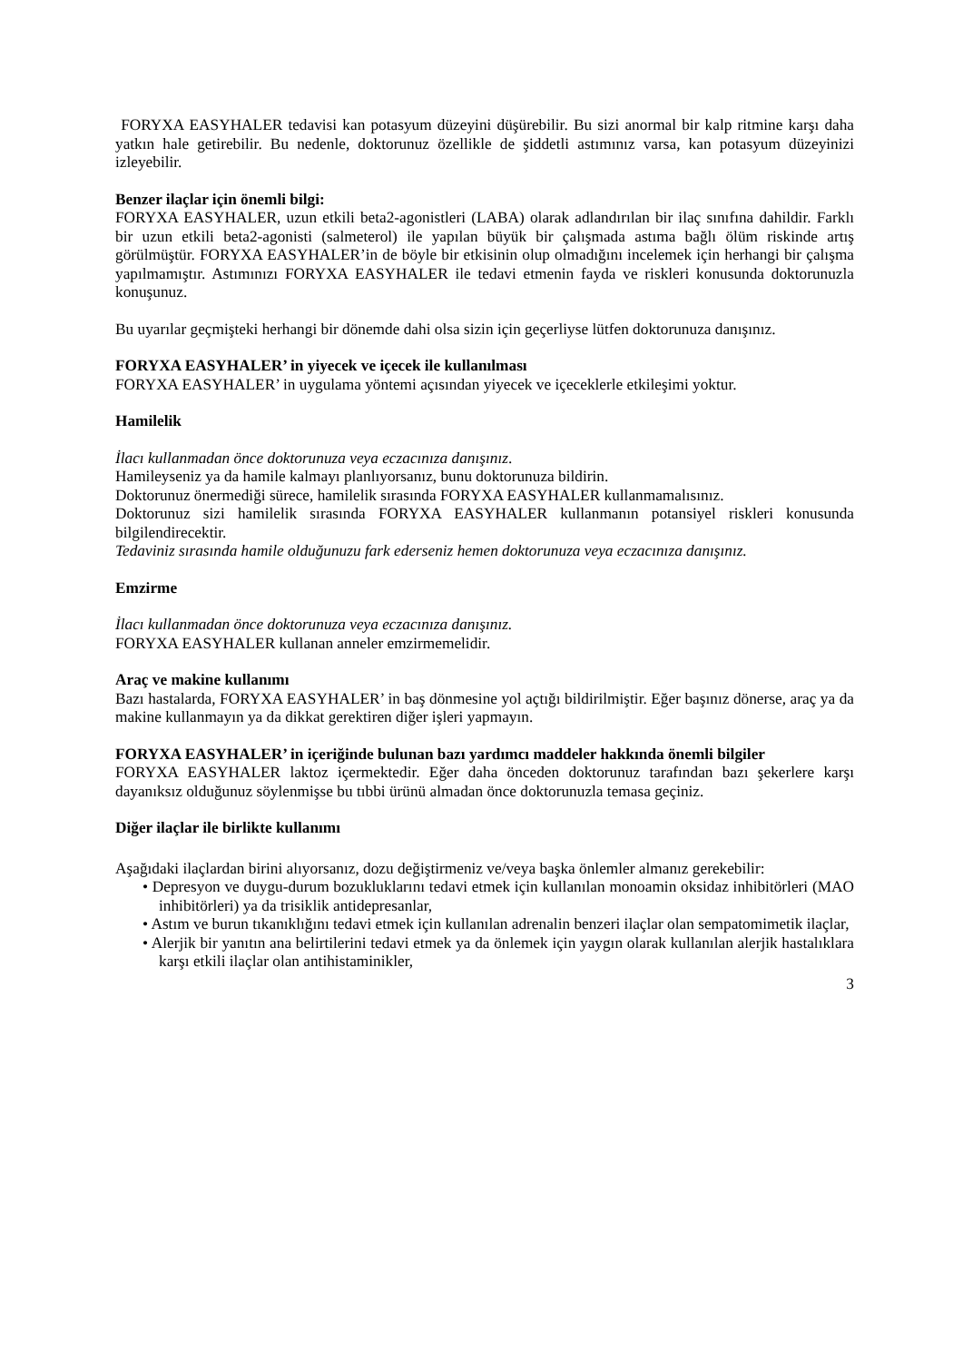FORYXA EASYHALER tedavisi kan potasyum düzeyini düşürebilir. Bu sizi anormal bir kalp ritmine karşı daha yatkın hale getirebilir. Bu nedenle, doktorunuz özellikle de şiddetli astımınız varsa, kan potasyum düzeyinizi izleyebilir.
Benzer ilaçlar için önemli bilgi:
FORYXA EASYHALER, uzun etkili beta2-agonistleri (LABA) olarak adlandırılan bir ilaç sınıfına dahildir. Farklı bir uzun etkili beta2-agonisti (salmeterol) ile yapılan büyük bir çalışmada astıma bağlı ölüm riskinde artış görülmüştür. FORYXA EASYHALER’in de böyle bir etkisinin olup olmadığını incelemek için herhangi bir çalışma yapılmamıştır. Astımınızı FORYXA EASYHALER ile tedavi etmenin fayda ve riskleri konusunda doktorunuzla konuşunuz.
Bu uyarılar geçmişteki herhangi bir dönemde dahi olsa sizin için geçerliyse lütfen doktorunuza danışınız.
FORYXA EASYHALER’ in yiyecek ve içecek ile kullanılması
FORYXA EASYHALER’ in uygulama yöntemi açısından yiyecek ve içeceklerle etkileşimi yoktur.
Hamilelik
İlacı kullanmadan önce doktorunuza veya eczacınıza danışınız.
Hamileyseniz ya da hamile kalmayı planlıyorsanız, bunu doktorunuza bildirin.
Doktorunuz önermediği sürece, hamilelik sırasında FORYXA EASYHALER kullanmamalısınız.
Doktorunuz sizi hamilelik sırasında FORYXA EASYHALER kullanmanın potansiyel riskleri konusunda bilgilendirecektir.
Tedaviniz sırasında hamile olduğunuzu fark ederseniz hemen doktorunuza veya eczacınıza danışınız.
Emzirme
İlacı kullanmadan önce doktorunuza veya eczacınıza danışınız.
FORYXA EASYHALER kullanan anneler emzirmemelidir.
Araç ve makine kullanımı
Bazı hastalarda, FORYXA EASYHALER’ in baş dönmesine yol açtığı bildirilmiştir. Eğer başınız dönerse, araç ya da makine kullanmayın ya da dikkat gerektiren diğer işleri yapmayın.
FORYXA EASYHALER’ in içeriğinde bulunan bazı yardımcı maddeler hakkında önemli bilgiler
FORYXA EASYHALER laktoz içermektedir. Eğer daha önceden doktorunuz tarafından bazı şekerlere karşı dayanıksız olduğunuz söylenmişse bu tıbbi ürünü almadan önce doktorunuzla temasa geçiniz.
Diğer ilaçlar ile birlikte kullanımı
Aşağıdaki ilaçlardan birini alıyorsanız, dozu değiştirmeniz ve/veya başka önlemler almanız gerekebilir:
• Depresyon ve duygu-durum bozukluklarını tedavi etmek için kullanılan monoamin oksidaz inhibitörleri (MAO inhibitörleri) ya da trisiklik antidepresanlar,
• Astım ve burun tıkanıklığını tedavi etmek için kullanılan adrenalin benzeri ilaçlar olan sempatomimetik ilaçlar,
• Alerjik bir yanıtın ana belirtilerini tedavi etmek ya da önlemek için yaygın olarak kullanılan alerjik hastalıklara karşı etkili ilaçlar olan antihistaminikler,
3